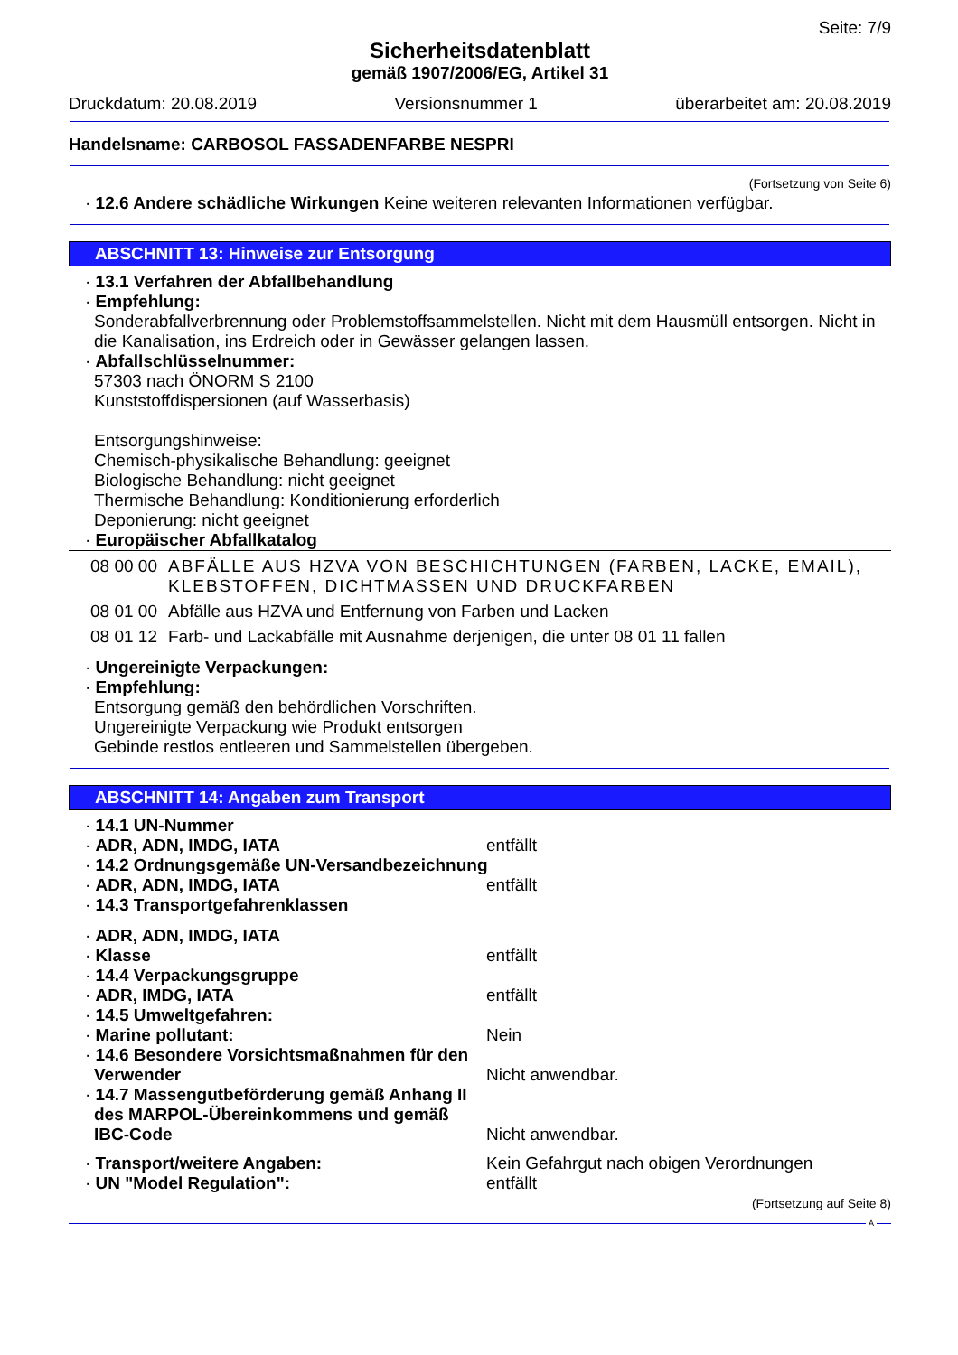Seite: 7/9
Sicherheitsdatenblatt
gemäß 1907/2006/EG, Artikel 31
Druckdatum: 20.08.2019 Versionsnummer 1 überarbeitet am: 20.08.2019
Handelsname: CARBOSOL FASSADENFARBE NESPRI
(Fortsetzung von Seite 6)
· 12.6 Andere schädliche Wirkungen Keine weiteren relevanten Informationen verfügbar.
ABSCHNITT 13: Hinweise zur Entsorgung
· 13.1 Verfahren der Abfallbehandlung
· Empfehlung:
Sonderabfallverbrennung oder Problemstoffsammelstellen. Nicht mit dem Hausmüll entsorgen. Nicht in die Kanalisation, ins Erdreich oder in Gewässer gelangen lassen.
· Abfallschlüsselnummer:
57303 nach ÖNORM S 2100
Kunststoffdispersionen (auf Wasserbasis)
Entsorgungshinweise:
Chemisch-physikalische Behandlung: geeignet
Biologische Behandlung: nicht geeignet
Thermische Behandlung: Konditionierung erforderlich
Deponierung: nicht geeignet
· Europäischer Abfallkatalog
| 08 00 00 | ABFÄLLE AUS HZVA VON BESCHICHTUNGEN (FARBEN, LACKE, EMAIL), KLEBSTOFFEN, DICHTMASSEN UND DRUCKFARBEN |
| 08 01 00 | Abfälle aus HZVA und Entfernung von Farben und Lacken |
| 08 01 12 | Farb- und Lackabfälle mit Ausnahme derjenigen, die unter 08 01 11 fallen |
· Ungereinigte Verpackungen:
· Empfehlung:
Entsorgung gemäß den behördlichen Vorschriften.
Ungereinigte Verpackung wie Produkt entsorgen
Gebinde restlos entleeren und Sammelstellen übergeben.
ABSCHNITT 14: Angaben zum Transport
| · 14.1 UN-Nummer | |
| · ADR, ADN, IMDG, IATA | entfällt |
| · 14.2 Ordnungsgemäße UN-Versandbezeichnung | |
| · ADR, ADN, IMDG, IATA | entfällt |
| · 14.3 Transportgefahrenklassen | |
| · ADR, ADN, IMDG, IATA | |
| · Klasse | entfällt |
| · 14.4 Verpackungsgruppe | |
| · ADR, IMDG, IATA | entfällt |
| · 14.5 Umweltgefahren: | |
| · Marine pollutant: | Nein |
| · 14.6 Besondere Vorsichtsmaßnahmen für den Verwender | Nicht anwendbar. |
| · 14.7 Massengutbeförderung gemäß Anhang II des MARPOL-Übereinkommens und gemäß IBC-Code | Nicht anwendbar. |
| · Transport/weitere Angaben: | Kein Gefahrgut nach obigen Verordnungen |
| · UN "Model Regulation": | entfällt |
(Fortsetzung auf Seite 8)
A